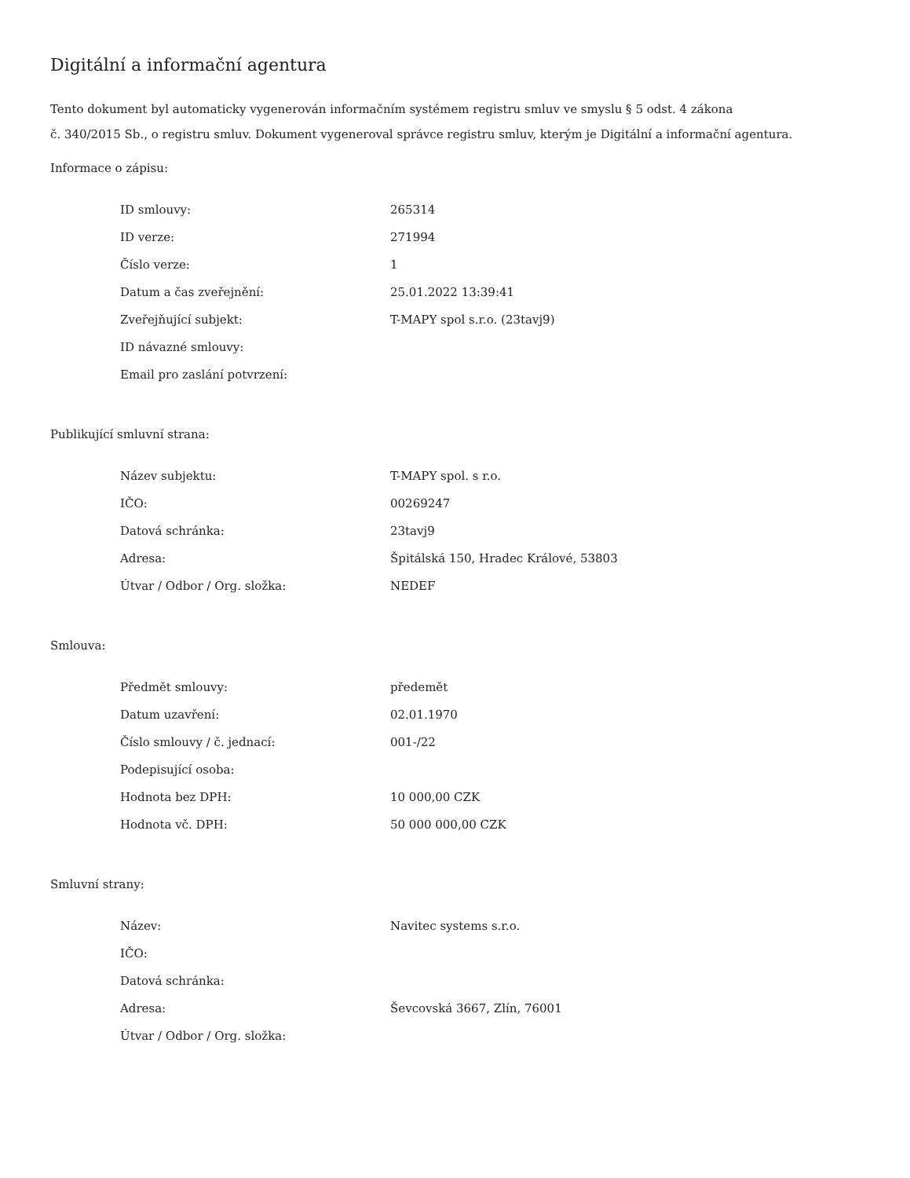Digitální a informační agentura
Tento dokument byl automaticky vygenerován informačním systémem registru smluv ve smyslu § 5 odst. 4 zákona
č. 340/2015 Sb., o registru smluv. Dokument vygeneroval správce registru smluv, kterým je Digitální a informační agentura.
Informace o zápisu:
| ID smlouvy: | 265314 |
| ID verze: | 271994 |
| Číslo verze: | 1 |
| Datum a čas zveřejnění: | 25.01.2022 13:39:41 |
| Zveřejňující subjekt: | T-MAPY spol s.r.o. (23tavj9) |
| ID návazné smlouvy: | |
| Email pro zaslání potvrzení: | |
Publikující smluvní strana:
| Název subjektu: | T-MAPY spol. s r.o. |
| IČO: | 00269247 |
| Datová schránka: | 23tavj9 |
| Adresa: | Špitálská 150, Hradec Králové, 53803 |
| Útvar / Odbor / Org. složka: | NEDEF |
Smlouva:
| Předmět smlouvy: | předemět |
| Datum uzavření: | 02.01.1970 |
| Číslo smlouvy / č. jednací: | 001-/22 |
| Podepisující osoba: | |
| Hodnota bez DPH: | 10 000,00 CZK |
| Hodnota vč. DPH: | 50 000 000,00 CZK |
Smluvní strany:
| Název: | Navitec systems s.r.o. |
| IČO: | |
| Datová schránka: | |
| Adresa: | Ševcovská 3667, Zlín, 76001 |
| Útvar / Odbor / Org. složka: | |